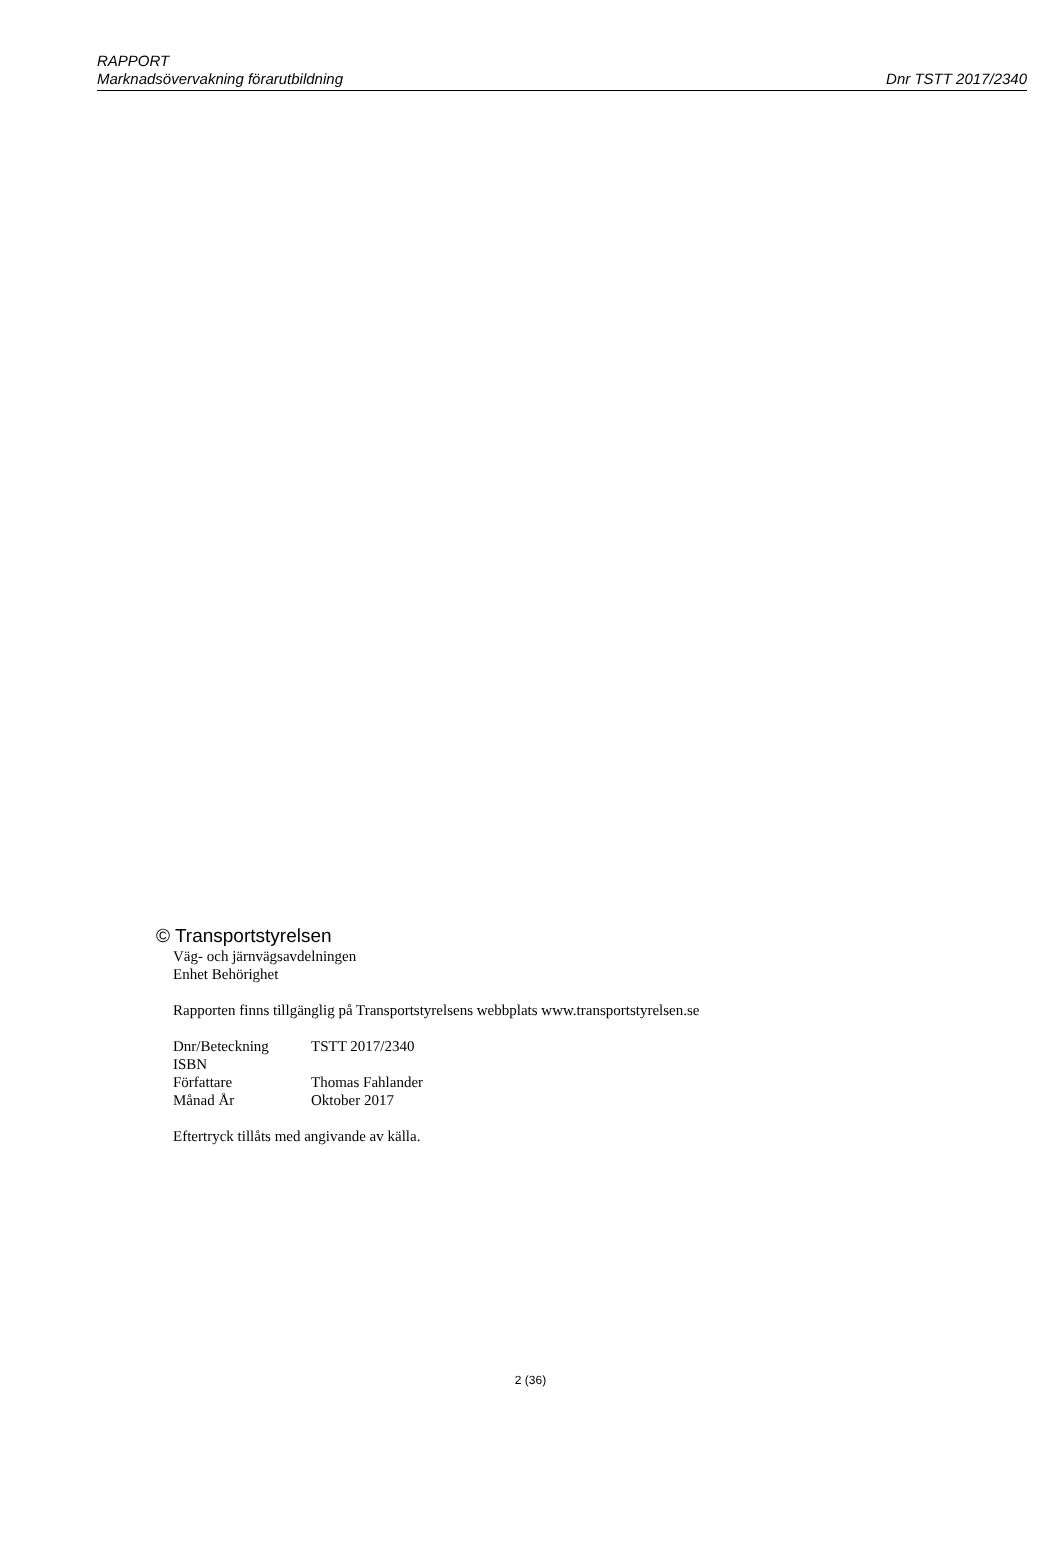RAPPORT
Marknadsövervakning förarutbildning Dnr TSTT 2017/2340
© Transportstyrelsen
Väg- och järnvägsavdelningen
Enhet Behörighet
Rapporten finns tillgänglig på Transportstyrelsens webbplats www.transportstyrelsen.se
| Dnr/Beteckning | TSTT 2017/2340 |
| ISBN | |
| Författare | Thomas Fahlander |
| Månad År | Oktober 2017 |
Eftertryck tillåts med angivande av källa.
2 (36)